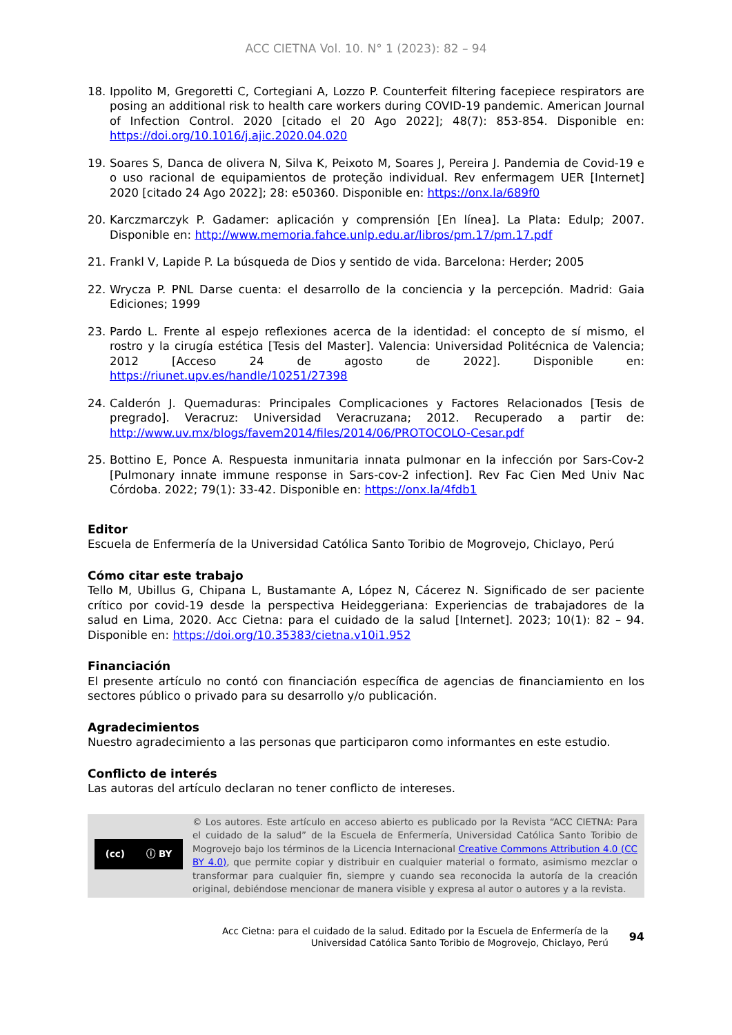ACC CIETNA Vol. 10. N° 1 (2023): 82 – 94
18. Ippolito M, Gregoretti C, Cortegiani A, Lozzo P. Counterfeit filtering facepiece respirators are posing an additional risk to health care workers during COVID-19 pandemic. American Journal of Infection Control. 2020 [citado el 20 Ago 2022]; 48(7): 853-854. Disponible en: https://doi.org/10.1016/j.ajic.2020.04.020
19. Soares S, Danca de olivera N, Silva K, Peixoto M, Soares J, Pereira J. Pandemia de Covid-19 e o uso racional de equipamientos de proteção individual. Rev enfermagem UER [Internet] 2020 [citado 24 Ago 2022]; 28: e50360. Disponible en: https://onx.la/689f0
20. Karczmarczyk P. Gadamer: aplicación y comprensión [En línea]. La Plata: Edulp; 2007. Disponible en: http://www.memoria.fahce.unlp.edu.ar/libros/pm.17/pm.17.pdf
21. Frankl V, Lapide P. La búsqueda de Dios y sentido de vida. Barcelona: Herder; 2005
22. Wrycza P. PNL Darse cuenta: el desarrollo de la conciencia y la percepción. Madrid: Gaia Ediciones; 1999
23. Pardo L. Frente al espejo reflexiones acerca de la identidad: el concepto de sí mismo, el rostro y la cirugía estética [Tesis del Master]. Valencia: Universidad Politécnica de Valencia; 2012 [Acceso 24 de agosto de 2022]. Disponible en: https://riunet.upv.es/handle/10251/27398
24. Calderón J. Quemaduras: Principales Complicaciones y Factores Relacionados [Tesis de pregrado]. Veracruz: Universidad Veracruzana; 2012. Recuperado a partir de: http://www.uv.mx/blogs/favem2014/files/2014/06/PROTOCOLO-Cesar.pdf
25. Bottino E, Ponce A. Respuesta inmunitaria innata pulmonar en la infección por Sars-Cov-2 [Pulmonary innate immune response in Sars-cov-2 infection]. Rev Fac Cien Med Univ Nac Córdoba. 2022; 79(1): 33-42. Disponible en: https://onx.la/4fdb1
Editor
Escuela de Enfermería de la Universidad Católica Santo Toribio de Mogrovejo, Chiclayo, Perú
Cómo citar este trabajo
Tello M, Ubillus G, Chipana L, Bustamante A, López N, Cácerez N. Significado de ser paciente crítico por covid-19 desde la perspectiva Heideggeriana: Experiencias de trabajadores de la salud en Lima, 2020. Acc Cietna: para el cuidado de la salud [Internet]. 2023; 10(1): 82 – 94. Disponible en: https://doi.org/10.35383/cietna.v10i1.952
Financiación
El presente artículo no contó con financiación específica de agencias de financiamiento en los sectores público o privado para su desarrollo y/o publicación.
Agradecimientos
Nuestro agradecimiento a las personas que participaron como informantes en este estudio.
Conflicto de interés
Las autoras del artículo declaran no tener conflicto de intereses.
(cc) ⓘ BY
© Los autores. Este artículo en acceso abierto es publicado por la Revista “ACC CIETNA: Para el cuidado de la salud” de la Escuela de Enfermería, Universidad Católica Santo Toribio de Mogrovejo bajo los términos de la Licencia Internacional Creative Commons Attribution 4.0 (CC BY 4.0), que permite copiar y distribuir en cualquier material o formato, asimismo mezclar o transformar para cualquier fin, siempre y cuando sea reconocida la autoría de la creación original, debiéndose mencionar de manera visible y expresa al autor o autores y a la revista.
Acc Cietna: para el cuidado de la salud. Editado por la Escuela de Enfermería de la
Universidad Católica Santo Toribio de Mogrovejo, Chiclayo, Perú 94